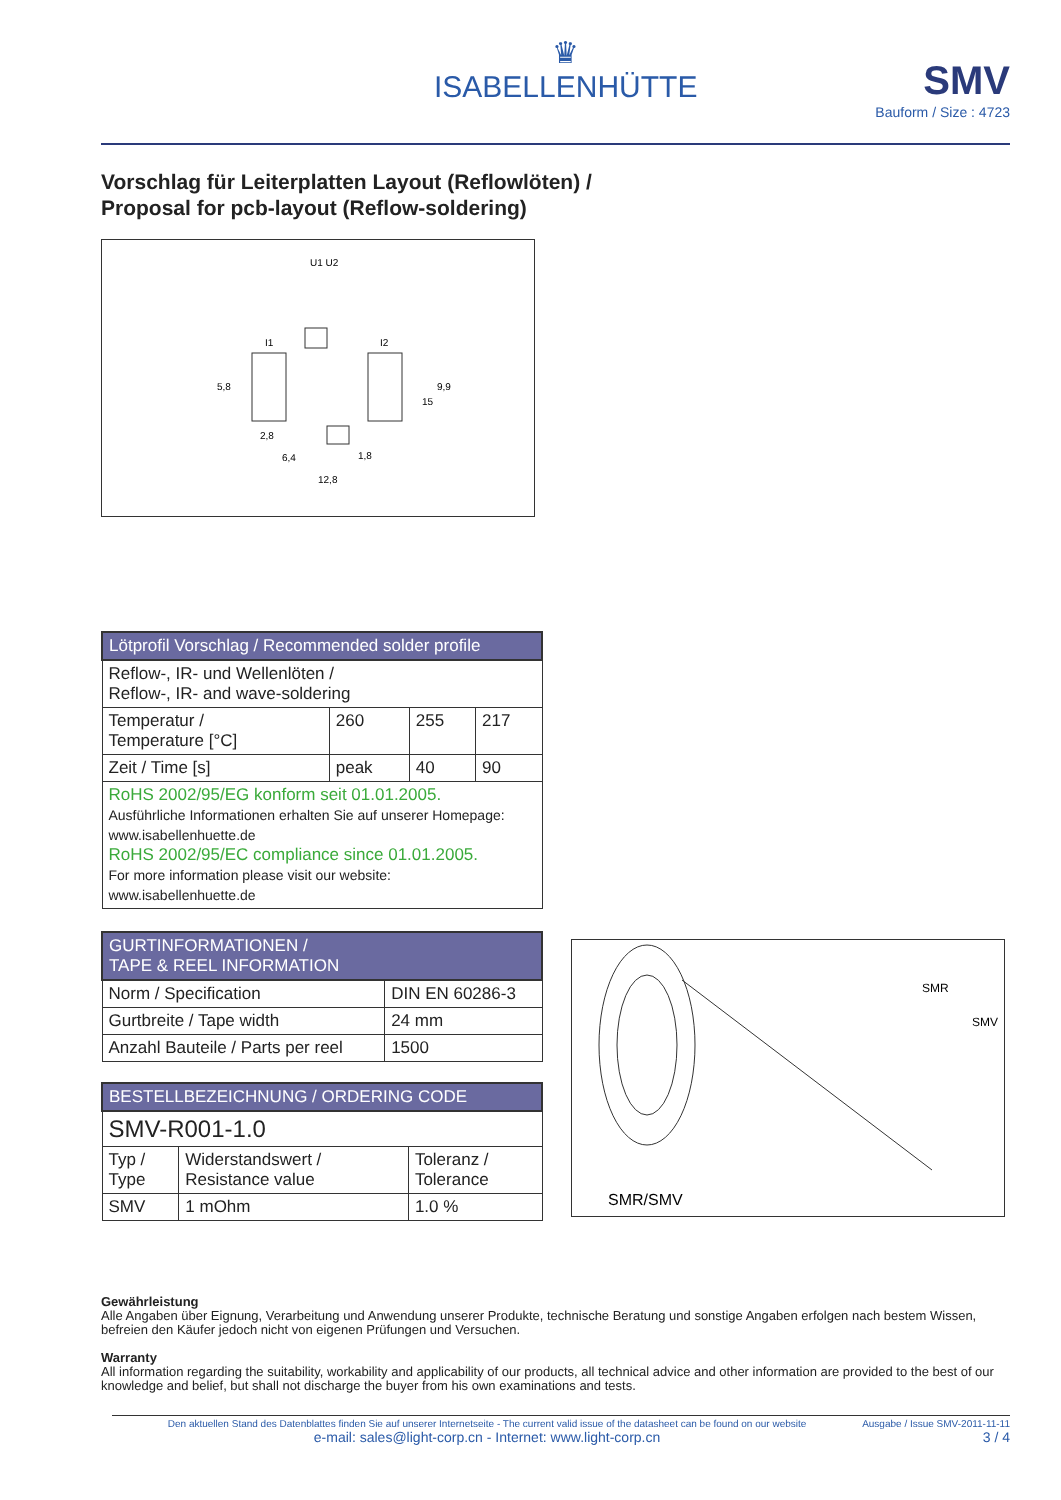♛
ISABELLENHÜTTE
SMV
Bauform / Size : 4723
Vorschlag für Leiterplatten Layout (Reflowlöten) /
Proposal for pcb-layout (Reflow-soldering)
U1 U2
I1
I2
5,8
2,8
6,4
1,8
12,8
15
9,9
| Lötprofil Vorschlag / Recommended solder profile | | | |
| --- | --- | --- | --- |
| Reflow-, IR- und Wellenlöten / Reflow-, IR- and wave-soldering | | | |
| Temperatur / Temperature [°C] | 260 | 255 | 217 |
| Zeit / Time [s] | peak | 40 | 90 |
| RoHS 2002/95/EG konform seit 01.01.2005. Ausführliche Informationen erhalten Sie auf unserer Homepage: www.isabellenhuette.de RoHS 2002/95/EC compliance since 01.01.2005. For more information please visit our website: www.isabellenhuette.de | | | |
| GURTINFORMATIONEN / TAPE & REEL INFORMATION | |
| --- | --- |
| Norm / Specification | DIN EN 60286-3 |
| Gurtbreite / Tape width | 24 mm |
| Anzahl Bauteile / Parts per reel | 1500 |
| BESTELLBEZEICHNUNG / ORDERING CODE | | |
| --- | --- | --- |
| SMV-R001-1.0 | | |
| Typ / Type | Widerstandswert / Resistance value | Toleranz / Tolerance |
| SMV | 1 mOhm | 1.0 % |
SMR
SMV
SMR/SMV
Gewährleistung
Alle Angaben über Eignung, Verarbeitung und Anwendung unserer Produkte, technische Beratung und sonstige Angaben erfolgen nach bestem Wissen, befreien den Käufer jedoch nicht von eigenen Prüfungen und Versuchen.
Warranty
All information regarding the suitability, workability and applicability of our products, all technical advice and other information are provided to the best of our knowledge and belief, but shall not discharge the buyer from his own examinations and tests.
Den aktuellen Stand des Datenblattes finden Sie auf unserer Internetseite - The current valid issue of the datasheet can be found on our website
e-mail: sales@light-corp.cn - Internet: www.light-corp.cn
Ausgabe / Issue SMV-2011-11-11
3 / 4